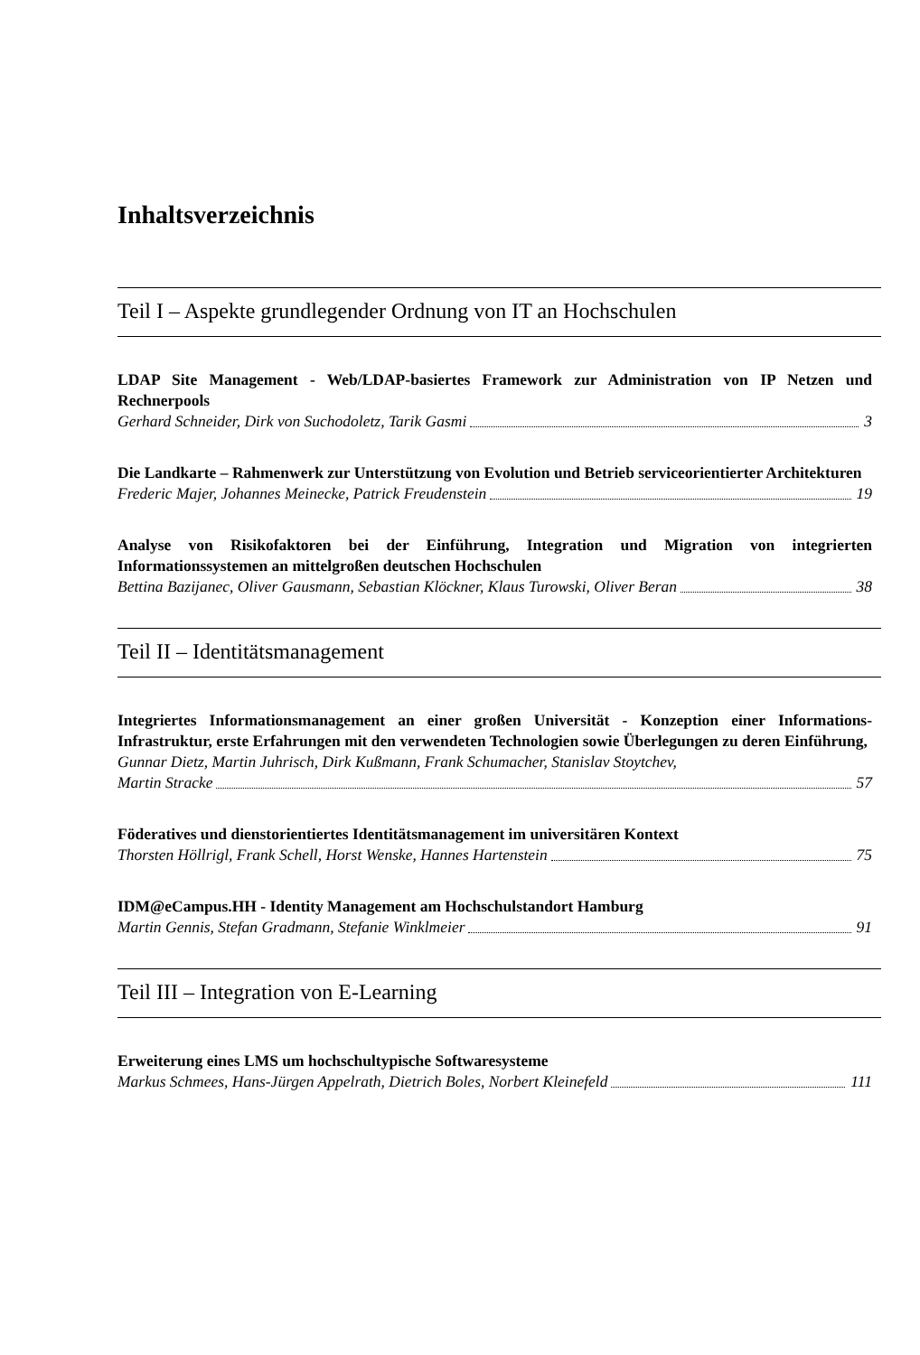Inhaltsverzeichnis
Teil I – Aspekte grundlegender Ordnung von IT an Hochschulen
LDAP Site Management - Web/LDAP-basiertes Framework zur Administration von IP Netzen und Rechnerpools
Gerhard Schneider, Dirk von Suchodoletz, Tarik Gasmi 3
Die Landkarte – Rahmenwerk zur Unterstützung von Evolution und Betrieb serviceorientierter Architekturen
Frederic Majer, Johannes Meinecke, Patrick Freudenstein 19
Analyse von Risikofaktoren bei der Einführung, Integration und Migration von integrierten Informationssystemen an mittelgroßen deutschen Hochschulen
Bettina Bazijanec, Oliver Gausmann, Sebastian Klöckner, Klaus Turowski, Oliver Beran 38
Teil II – Identitätsmanagement
Integriertes Informationsmanagement an einer großen Universität - Konzeption einer Informations-Infrastruktur, erste Erfahrungen mit den verwendeten Technologien sowie Überlegungen zu deren Einführung,
Gunnar Dietz, Martin Juhrisch, Dirk Kußmann, Frank Schumacher, Stanislav Stoytchev,
Martin Stracke 57
Föderatives und dienstorientiertes Identitätsmanagement im universitären Kontext
Thorsten Höllrigl, Frank Schell, Horst Wenske, Hannes Hartenstein 75
IDM@eCampus.HH - Identity Management am Hochschulstandort Hamburg
Martin Gennis, Stefan Gradmann, Stefanie Winklmeier 91
Teil III – Integration von E-Learning
Erweiterung eines LMS um hochschultypische Softwaresysteme
Markus Schmees, Hans-Jürgen Appelrath, Dietrich Boles, Norbert Kleinefeld 111